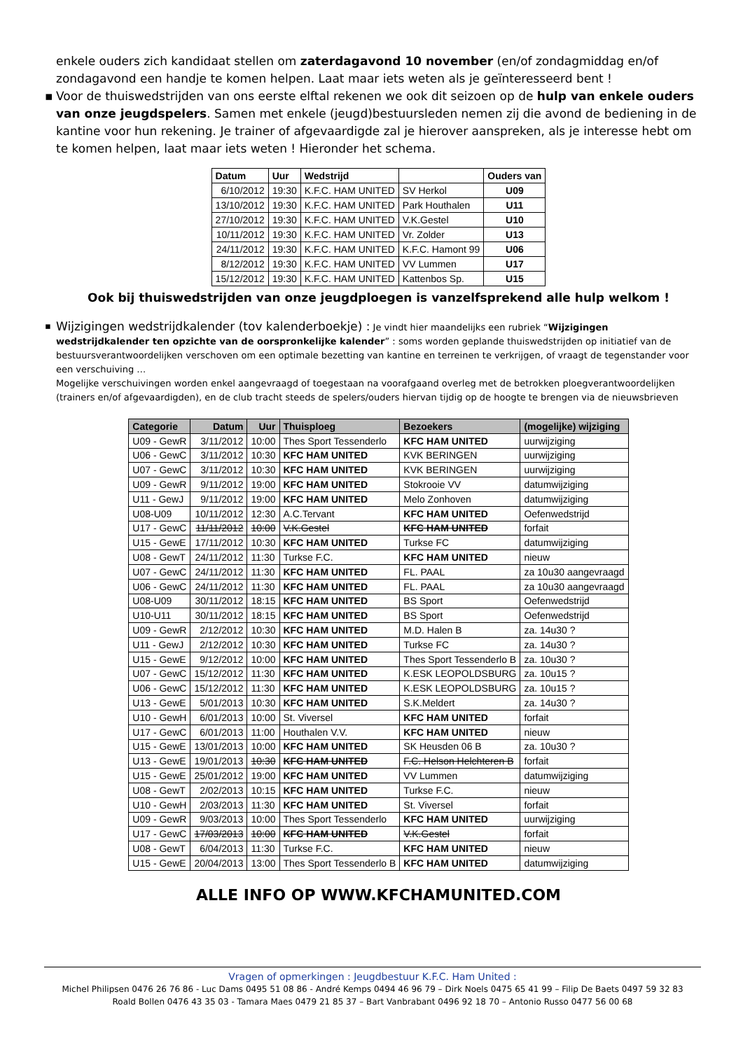enkele ouders zich kandidaat stellen om zaterdagavond 10 november (en/of zondagmiddag en/of zondagavond een handje te komen helpen. Laat maar iets weten als je geïnteresseerd bent !
▪ Voor de thuiswedstrijden van ons eerste elftal rekenen we ook dit seizoen op de hulp van enkele ouders van onze jeugdspelers. Samen met enkele (jeugd)bestuursleden nemen zij die avond de bediening in de kantine voor hun rekening. Je trainer of afgevaardigde zal je hierover aanspreken, als je interesse hebt om te komen helpen, laat maar iets weten ! Hieronder het schema.
| Datum | Uur | Wedstrijd | | Ouders van |
| --- | --- | --- | --- | --- |
| 6/10/2012 | 19:30 | K.F.C. HAM UNITED | SV Herkol | U09 |
| 13/10/2012 | 19:30 | K.F.C. HAM UNITED | Park Houthalen | U11 |
| 27/10/2012 | 19:30 | K.F.C. HAM UNITED | V.K.Gestel | U10 |
| 10/11/2012 | 19:30 | K.F.C. HAM UNITED | Vr. Zolder | U13 |
| 24/11/2012 | 19:30 | K.F.C. HAM UNITED | K.F.C. Hamont 99 | U06 |
| 8/12/2012 | 19:30 | K.F.C. HAM UNITED | VV Lummen | U17 |
| 15/12/2012 | 19:30 | K.F.C. HAM UNITED | Kattenbos Sp. | U15 |
Ook bij thuiswedstrijden van onze jeugdploegen is vanzelfsprekend alle hulp welkom !
▪ Wijzigingen wedstrijdkalender (tov kalenderboekje) : Je vindt hier maandelijks een rubriek “Wijzigingen wedstrijdkalender ten opzichte van de oorspronkelijke kalender” : soms worden geplande thuiswedstrijden op initiatief van de bestuursverantwoordelijken verschoven om een optimale bezetting van kantine en terreinen te verkrijgen, of vraagt de tegenstander voor een verschuiving …
Mogelijke verschuivingen worden enkel aangevraagd of toegestaan na voorafgaand overleg met de betrokken ploegverantwoordelijken (trainers en/of afgevaardigden), en de club tracht steeds de spelers/ouders hiervan tijdig op de hoogte te brengen via de nieuwsbrieven
| Categorie | Datum | Uur | Thuisploeg | Bezoekers | (mogelijke) wijziging |
| --- | --- | --- | --- | --- | --- |
| U09 - GewR | 3/11/2012 | 10:00 | Thes Sport Tessenderlo | KFC HAM UNITED | uurwijziging |
| U06 - GewC | 3/11/2012 | 10:30 | KFC HAM UNITED | KVK BERINGEN | uurwijziging |
| U07 - GewC | 3/11/2012 | 10:30 | KFC HAM UNITED | KVK BERINGEN | uurwijziging |
| U09 - GewR | 9/11/2012 | 19:00 | KFC HAM UNITED | Stokrooie VV | datumwijziging |
| U11 - GewJ | 9/11/2012 | 19:00 | KFC HAM UNITED | Melo Zonhoven | datumwijziging |
| U08-U09 | 10/11/2012 | 12:30 | A.C.Tervant | KFC HAM UNITED | Oefenwedstrijd |
| U17 - GewC | 11/11/2012 | 10:00 | V.K.Gestel | KFC HAM UNITED | forfait |
| U15 - GewE | 17/11/2012 | 10:30 | KFC HAM UNITED | Turkse FC | datumwijziging |
| U08 - GewT | 24/11/2012 | 11:30 | Turkse F.C. | KFC HAM UNITED | nieuw |
| U07 - GewC | 24/11/2012 | 11:30 | KFC HAM UNITED | FL. PAAL | za 10u30 aangevraagd |
| U06 - GewC | 24/11/2012 | 11:30 | KFC HAM UNITED | FL. PAAL | za 10u30 aangevraagd |
| U08-U09 | 30/11/2012 | 18:15 | KFC HAM UNITED | BS Sport | Oefenwedstrijd |
| U10-U11 | 30/11/2012 | 18:15 | KFC HAM UNITED | BS Sport | Oefenwedstrijd |
| U09 - GewR | 2/12/2012 | 10:30 | KFC HAM UNITED | M.D. Halen B | za. 14u30 ? |
| U11 - GewJ | 2/12/2012 | 10:30 | KFC HAM UNITED | Turkse FC | za. 14u30 ? |
| U15 - GewE | 9/12/2012 | 10:00 | KFC HAM UNITED | Thes Sport Tessenderlo B | za. 10u30 ? |
| U07 - GewC | 15/12/2012 | 11:30 | KFC HAM UNITED | K.ESK LEOPOLDSBURG | za. 10u15 ? |
| U06 - GewC | 15/12/2012 | 11:30 | KFC HAM UNITED | K.ESK LEOPOLDSBURG | za. 10u15 ? |
| U13 - GewE | 5/01/2013 | 10:30 | KFC HAM UNITED | S.K.Meldert | za. 14u30 ? |
| U10 - GewH | 6/01/2013 | 10:00 | St. Viversel | KFC HAM UNITED | forfait |
| U17 - GewC | 6/01/2013 | 11:00 | Houthalen V.V. | KFC HAM UNITED | nieuw |
| U15 - GewE | 13/01/2013 | 10:00 | KFC HAM UNITED | SK Heusden 06 B | za. 10u30 ? |
| U13 - GewE | 19/01/2013 | 10:30 | KFC HAM UNITED | F.C. Helson Helchteren B | forfait |
| U15 - GewE | 25/01/2012 | 19:00 | KFC HAM UNITED | VV Lummen | datumwijziging |
| U08 - GewT | 2/02/2013 | 10:15 | KFC HAM UNITED | Turkse F.C. | nieuw |
| U10 - GewH | 2/03/2013 | 11:30 | KFC HAM UNITED | St. Viversel | forfait |
| U09 - GewR | 9/03/2013 | 10:00 | Thes Sport Tessenderlo | KFC HAM UNITED | uurwijziging |
| U17 - GewC | 17/03/2013 | 10:00 | KFC HAM UNITED | V.K.Gestel | forfait |
| U08 - GewT | 6/04/2013 | 11:30 | Turkse F.C. | KFC HAM UNITED | nieuw |
| U15 - GewE | 20/04/2013 | 13:00 | Thes Sport Tessenderlo B | KFC HAM UNITED | datumwijziging |
ALLE INFO OP WWW.KFCHAMUNITED.COM
Vragen of opmerkingen : Jeugdbestuur K.F.C. Ham United :
Michel Philipsen 0476 26 76 86 - Luc Dams 0495 51 08 86 - André Kemps 0494 46 96 79 – Dirk Noels 0475 65 41 99 – Filip De Baets 0497 59 32 83
Roald Bollen 0476 43 35 03 - Tamara Maes 0479 21 85 37 – Bart Vanbrabant 0496 92 18 70 – Antonio Russo 0477 56 00 68